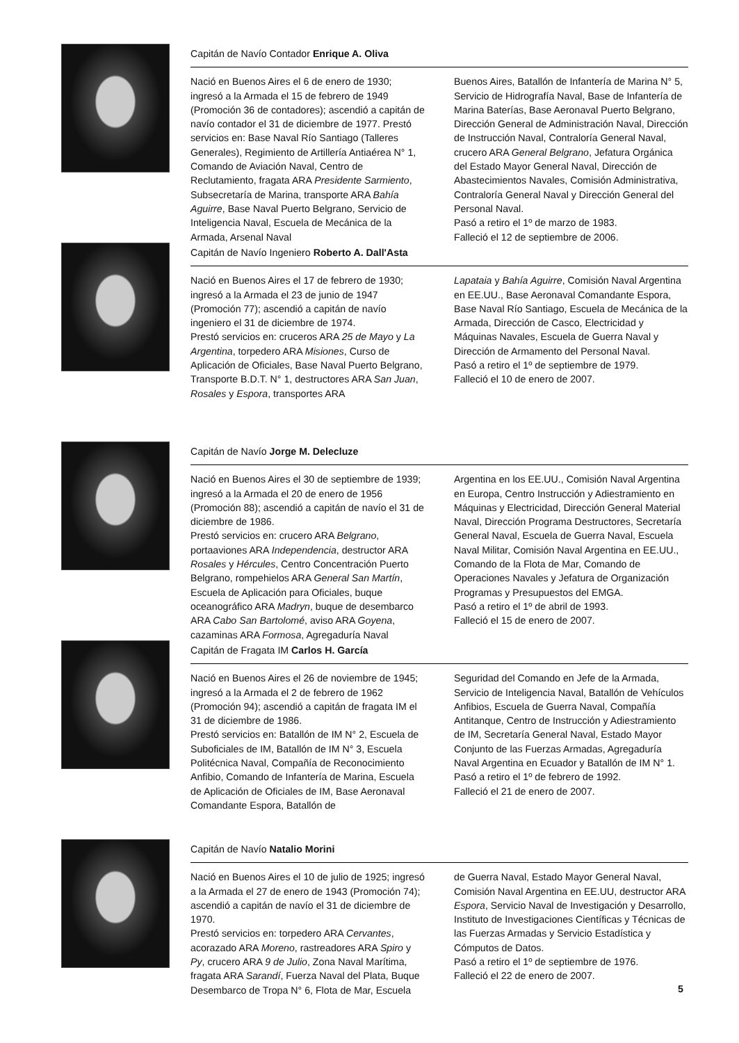Capitán de Navío Contador Enrique A. Oliva
Nació en Buenos Aires el 6 de enero de 1930; ingresó a la Armada el 15 de febrero de 1949 (Promoción 36 de contadores); ascendió a capitán de navío contador el 31 de diciembre de 1977. Prestó servicios en: Base Naval Río Santiago (Talleres Generales), Regimiento de Artillería Antiaérea N° 1, Comando de Aviación Naval, Centro de Reclutamiento, fragata ARA Presidente Sarmiento, Subsecretaría de Marina, transporte ARA Bahía Aguirre, Base Naval Puerto Belgrano, Servicio de Inteligencia Naval, Escuela de Mecánica de la Armada, Arsenal Naval
Buenos Aires, Batallón de Infantería de Marina N° 5, Servicio de Hidrografía Naval, Base de Infantería de Marina Baterías, Base Aeronaval Puerto Belgrano, Dirección General de Administración Naval, Dirección de Instrucción Naval, Contraloría General Naval, crucero ARA General Belgrano, Jefatura Orgánica del Estado Mayor General Naval, Dirección de Abastecimientos Navales, Comisión Administrativa, Contraloría General Naval y Dirección General del Personal Naval.
Pasó a retiro el 1º de marzo de 1983.
Falleció el 12 de septiembre de 2006.
Capitán de Navío Ingeniero Roberto A. Dall'Asta
Nació en Buenos Aires el 17 de febrero de 1930; ingresó a la Armada el 23 de junio de 1947 (Promoción 77); ascendió a capitán de navío ingeniero el 31 de diciembre de 1974.
Prestó servicios en: cruceros ARA 25 de Mayo y La Argentina, torpedero ARA Misiones, Curso de Aplicación de Oficiales, Base Naval Puerto Belgrano, Transporte B.D.T. N° 1, destructores ARA San Juan, Rosales y Espora, transportes ARA
Lapataia y Bahía Aguirre, Comisión Naval Argentina en EE.UU., Base Aeronaval Comandante Espora, Base Naval Río Santiago, Escuela de Mecánica de la Armada, Dirección de Casco, Electricidad y Máquinas Navales, Escuela de Guerra Naval y Dirección de Armamento del Personal Naval.
Pasó a retiro el 1º de septiembre de 1979.
Falleció el 10 de enero de 2007.
Capitán de Navío Jorge M. Delecluze
Nació en Buenos Aires el 30 de septiembre de 1939; ingresó a la Armada el 20 de enero de 1956 (Promoción 88); ascendió a capitán de navío el 31 de diciembre de 1986.
Prestó servicios en: crucero ARA Belgrano, portaaviones ARA Independencia, destructor ARA Rosales y Hércules, Centro Concentración Puerto Belgrano, rompehielos ARA General San Martín, Escuela de Aplicación para Oficiales, buque oceanográfico ARA Madryn, buque de desembarco ARA Cabo San Bartolomé, aviso ARA Goyena, cazaminas ARA Formosa, Agregaduría Naval
Argentina en los EE.UU., Comisión Naval Argentina en Europa, Centro Instrucción y Adiestramiento en Máquinas y Electricidad, Dirección General Material Naval, Dirección Programa Destructores, Secretaría General Naval, Escuela de Guerra Naval, Escuela Naval Militar, Comisión Naval Argentina en EE.UU., Comando de la Flota de Mar, Comando de Operaciones Navales y Jefatura de Organización Programas y Presupuestos del EMGA.
Pasó a retiro el 1º de abril de 1993.
Falleció el 15 de enero de 2007.
Capitán de Fragata IM Carlos H. García
Nació en Buenos Aires el 26 de noviembre de 1945; ingresó a la Armada el 2 de febrero de 1962 (Promoción 94); ascendió a capitán de fragata IM el 31 de diciembre de 1986.
Prestó servicios en: Batallón de IM N° 2, Escuela de Suboficiales de IM, Batallón de IM N° 3, Escuela Politécnica Naval, Compañía de Reconocimiento Anfibio, Comando de Infantería de Marina, Escuela de Aplicación de Oficiales de IM, Base Aeronaval Comandante Espora, Batallón de
Seguridad del Comando en Jefe de la Armada, Servicio de Inteligencia Naval, Batallón de Vehículos Anfibios, Escuela de Guerra Naval, Compañía Antitanque, Centro de Instrucción y Adiestramiento de IM, Secretaría General Naval, Estado Mayor Conjunto de las Fuerzas Armadas, Agregaduría Naval Argentina en Ecuador y Batallón de IM N° 1.
Pasó a retiro el 1º de febrero de 1992.
Falleció el 21 de enero de 2007.
Capitán de Navío Natalio Morini
Nació en Buenos Aires el 10 de julio de 1925; ingresó a la Armada el 27 de enero de 1943 (Promoción 74); ascendió a capitán de navío el 31 de diciembre de 1970.
Prestó servicios en: torpedero ARA Cervantes, acorazado ARA Moreno, rastreadores ARA Spiro y Py, crucero ARA 9 de Julio, Zona Naval Marítima, fragata ARA Sarandí, Fuerza Naval del Plata, Buque Desembarco de Tropa N° 6, Flota de Mar, Escuela
de Guerra Naval, Estado Mayor General Naval, Comisión Naval Argentina en EE.UU, destructor ARA Espora, Servicio Naval de Investigación y Desarrollo, Instituto de Investigaciones Científicas y Técnicas de las Fuerzas Armadas y Servicio Estadística y Cómputos de Datos.
Pasó a retiro el 1º de septiembre de 1976.
Falleció el 22 de enero de 2007.
5